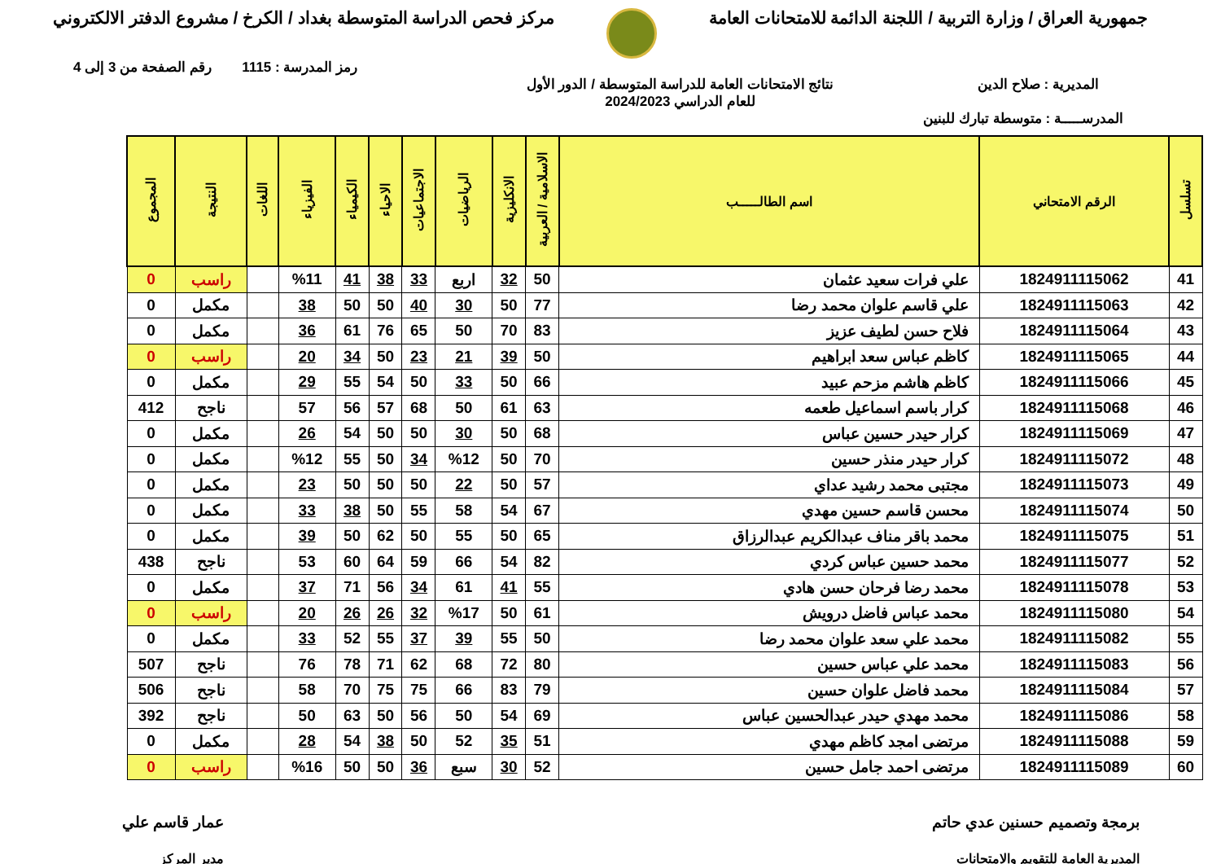جمهورية العراق / وزارة التربية / اللجنة الدائمة للامتحانات العامة
مركز فحص الدراسة المتوسطة بغداد / الكرخ / مشروع الدفتر الالكتروني
رمز المدرسة : 1115 رقم الصفحة من 3 إلى 4
المديرية : صلاح الدين نتائج الامتحانات العامة للدراسة المتوسطة / الدور الأول
للعام الدراسي 2024/2023
المدرســـــة : متوسطة تبارك للبنين
| تسلسل | الرقم الامتحاني | اسم الطالـــــب | الاسلامية / العربية | الانكليزية | الرياضيات | الاجتماعيات | الاحياء | الكيمياء | الفيزياء | اللغات | النتيجة | المجموع |
| --- | --- | --- | --- | --- | --- | --- | --- | --- | --- | --- | --- | --- |
| 41 | 1824911115062 | علي فرات سعيد عثمان | 50 | 32 | اربع | 33 | 38 | 41 | %11 | | راسب | 0 |
| 42 | 1824911115063 | علي قاسم علوان محمد رضا | 77 | 50 | 30 | 40 | 50 | 50 | 38 | | مكمل | 0 |
| 43 | 1824911115064 | فلاح حسن لطيف عزيز | 83 | 70 | 50 | 65 | 76 | 61 | 36 | | مكمل | 0 |
| 44 | 1824911115065 | كاظم عباس سعد ابراهيم | 50 | 39 | 21 | 23 | 50 | 34 | 20 | | راسب | 0 |
| 45 | 1824911115066 | كاظم هاشم مزحم عبيد | 66 | 50 | 33 | 50 | 54 | 55 | 29 | | مكمل | 0 |
| 46 | 1824911115068 | كرار باسم اسماعيل طعمه | 63 | 61 | 50 | 68 | 57 | 56 | 57 | | ناجح | 412 |
| 47 | 1824911115069 | كرار حيدر حسين عباس | 68 | 50 | 30 | 50 | 50 | 54 | 26 | | مكمل | 0 |
| 48 | 1824911115072 | كرار حيدر منذر حسين | 70 | 50 | %12 | 34 | 50 | 55 | %12 | | مكمل | 0 |
| 49 | 1824911115073 | مجتبى محمد رشيد عداي | 57 | 50 | 22 | 50 | 50 | 50 | 23 | | مكمل | 0 |
| 50 | 1824911115074 | محسن قاسم حسين مهدي | 67 | 54 | 58 | 55 | 50 | 38 | 33 | | مكمل | 0 |
| 51 | 1824911115075 | محمد باقر مناف عبدالكريم عبدالرزاق | 65 | 50 | 55 | 50 | 62 | 50 | 39 | | مكمل | 0 |
| 52 | 1824911115077 | محمد حسين عباس كردي | 82 | 54 | 66 | 59 | 64 | 60 | 53 | | ناجح | 438 |
| 53 | 1824911115078 | محمد رضا فرحان حسن هادي | 55 | 41 | 61 | 34 | 56 | 71 | 37 | | مكمل | 0 |
| 54 | 1824911115080 | محمد عباس فاضل درويش | 61 | 50 | %17 | 32 | 26 | 26 | 20 | | راسب | 0 |
| 55 | 1824911115082 | محمد علي سعد علوان محمد رضا | 50 | 55 | 39 | 37 | 55 | 52 | 33 | | مكمل | 0 |
| 56 | 1824911115083 | محمد علي عباس حسين | 80 | 72 | 68 | 62 | 71 | 78 | 76 | | ناجح | 507 |
| 57 | 1824911115084 | محمد فاضل علوان حسين | 79 | 83 | 66 | 75 | 75 | 70 | 58 | | ناجح | 506 |
| 58 | 1824911115086 | محمد مهدي حيدر عبدالحسين عباس | 69 | 54 | 50 | 56 | 50 | 63 | 50 | | ناجح | 392 |
| 59 | 1824911115088 | مرتضى امجد كاظم مهدي | 51 | 35 | 52 | 50 | 38 | 54 | 28 | | مكمل | 0 |
| 60 | 1824911115089 | مرتضى احمد جامل حسين | 52 | 30 | سبع | 36 | 50 | 50 | %16 | | راسب | 0 |
برمجة وتصميم حسنين عدي حاتم
المديرية العامة للتقويم والامتحانات
عمار قاسم علي
مدير المركز